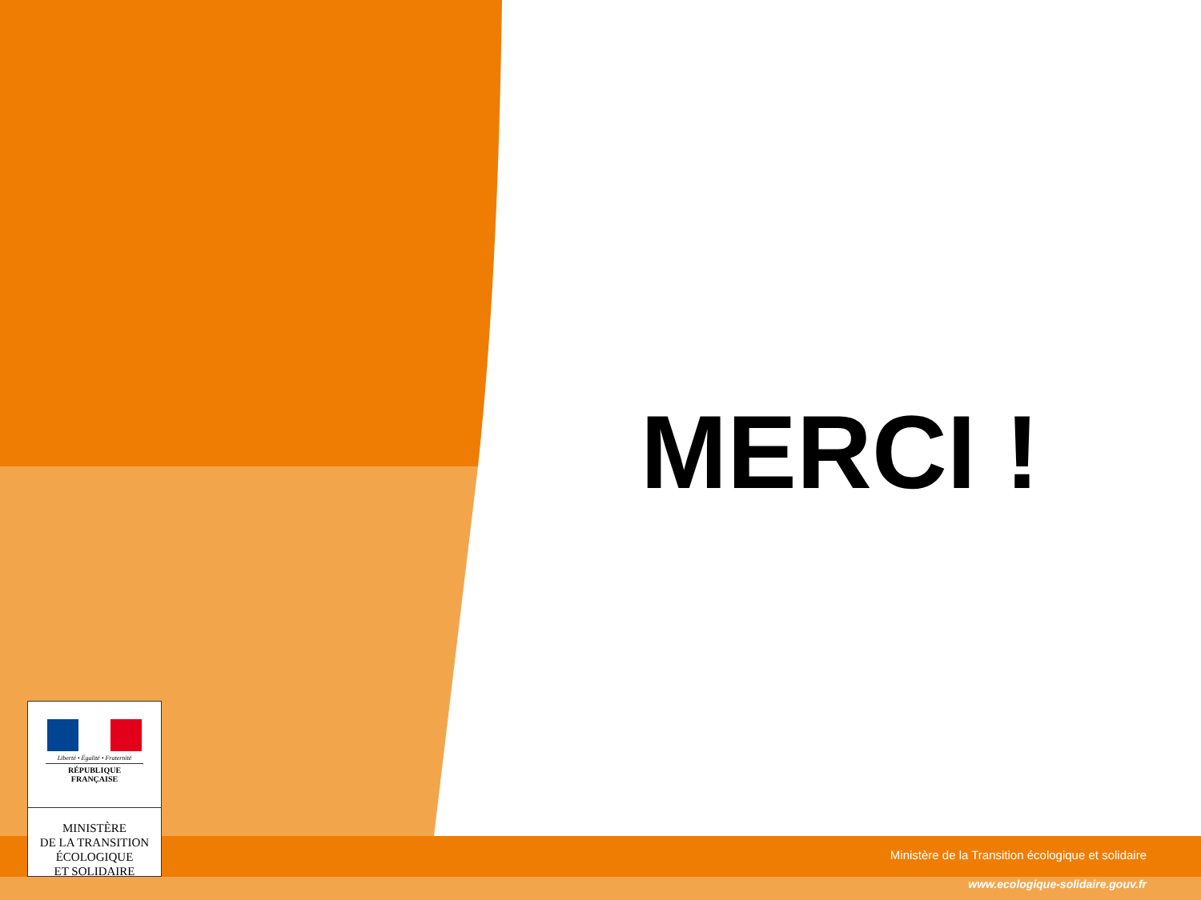MERCI !
Liberté • Égalité • Fraternité
RÉPUBLIQUE FRANÇAISE
MINISTÈRE
DE LA TRANSITION
ÉCOLOGIQUE
ET SOLIDAIRE
Ministère de la Transition écologique et solidaire
www.ecologique-solidaire.gouv.fr